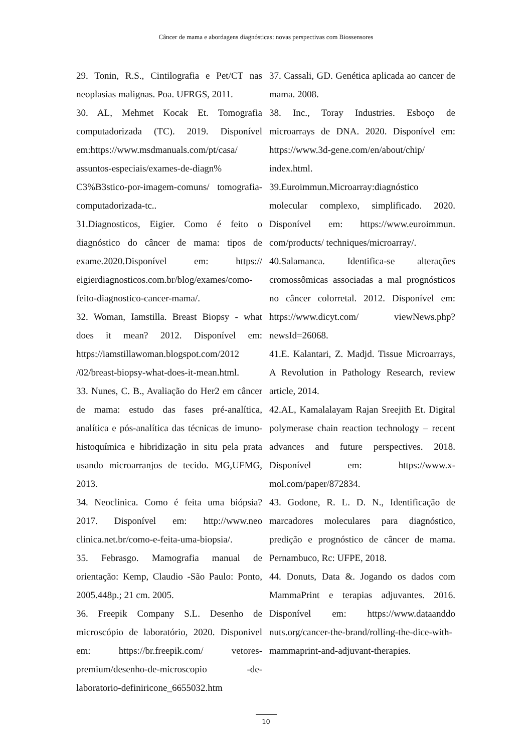Câncer de mama e abordagens diagnósticas: novas perspectivas com Biossensores
29. Tonin, R.S., Cintilografia e Pet/CT nas neoplasias malignas. Poa. UFRGS, 2011.
30. AL, Mehmet Kocak Et. Tomografia computadorizada (TC). 2019. Disponível em:https://www.msdmanuals.com/pt/casa/ assuntos-especiais/exames-de-diagn% C3%B3stico-por-imagem-comuns/ tomografia-computadorizada-tc..
31.Diagnosticos, Eigier. Como é feito o diagnóstico do câncer de mama: tipos de exame.2020.Disponível em: https:// eigierdiagnosticos.com.br/blog/exames/como-feito-diagnostico-cancer-mama/.
32. Woman, Iamstilla. Breast Biopsy - what does it mean? 2012. Disponível em: https://iamstillawoman.blogspot.com/2012 /02/breast-biopsy-what-does-it-mean.html.
33. Nunes, C. B., Avaliação do Her2 em câncer de mama: estudo das fases pré-analítica, analítica e pós-analítica das técnicas de imuno-histoquímica e hibridização in situ pela prata usando microarranjos de tecido. MG,UFMG, 2013.
34. Neoclinica. Como é feita uma biópsia? 2017. Disponível em: http://www.neo clinica.net.br/como-e-feita-uma-biopsia/.
35. Febrasgo. Mamografia manual de orientação: Kemp, Claudio -São Paulo: Ponto, 2005.448p.; 21 cm. 2005.
36. Freepik Company S.L. Desenho de microscópio de laboratório, 2020. Disponivel em: https://br.freepik.com/ vetores-premium/desenho-de-microscopio -de-laboratorio-definiricone_6655032.htm
37. Cassali, GD. Genética aplicada ao cancer de mama. 2008.
38. Inc., Toray Industries. Esboço de microarrays de DNA. 2020. Disponível em: https://www.3d-gene.com/en/about/chip/ index.html.
39.Euroimmun.Microarray:diagnóstico molecular complexo, simplificado. 2020. Disponível em: https://www.euroimmun. com/products/ techniques/microarray/.
40.Salamanca. Identifica-se alterações cromossômicas associadas a mal prognósticos no câncer colorretal. 2012. Disponível em: https://www.dicyt.com/ viewNews.php?newsId=26068.
41.E. Kalantari, Z. Madjd. Tissue Microarrays, A Revolution in Pathology Research, review article, 2014.
42.AL, Kamalalayam Rajan Sreejith Et. Digital polymerase chain reaction technology – recent advances and future perspectives. 2018. Disponível em: https://www.x-mol.com/paper/872834.
43. Godone, R. L. D. N., Identificação de marcadores moleculares para diagnóstico, predição e prognóstico de câncer de mama. Pernambuco, Rc: UFPE, 2018.
44. Donuts, Data &. Jogando os dados com MammaPrint e terapias adjuvantes. 2016. Disponível em: https://www.dataanddo nuts.org/cancer-the-brand/rolling-the-dice-with-mammaprint-and-adjuvant-therapies.
10